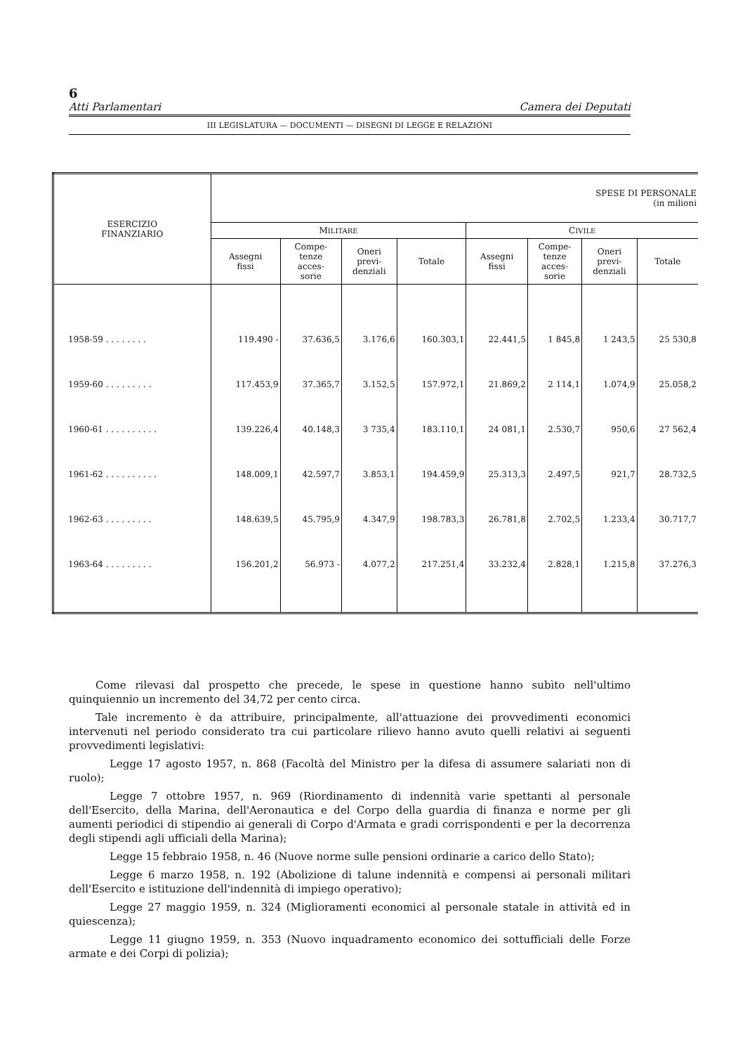6
Atti Parlamentari Camera dei Deputati
III LEGISLATURA — DOCUMENTI — DISEGNI DI LEGGE E RELAZIONI
| ESERCIZIO FINANZIARIO | SPESE DI PERSONALE (in milioni | | | | | | | |
| --- | --- | --- | --- | --- | --- | --- | --- | --- |
| | M ILITARE | | | | C IVILE | | | |
| | Assegni fissi | Compe- tenze acces- sorie | Oneri previ- denziali | Totale | Assegni fissi | Compe- tenze acces- sorie | Oneri previ- denziali | Totale |
| 1958-59 . . . . . . . . | 119.490 - | 37.636,5 | 3.176,6 | 160.303,1 | 22.441,5 | 1 845,8 | 1 243,5 | 25 530,8 |
| 1959-60 . . . . . . . . . | 117.453,9 | 37.365,7 | 3.152,5 | 157.972,1 | 21.869,2 | 2 114,1 | 1.074,9 | 25.058,2 |
| 1960-61 . . . . . . . . . . | 139.226,4 | 40.148,3 | 3 735,4 | 183.110,1 | 24 081,1 | 2.530,7 | 950,6 | 27 562,4 |
| 1961-62 . . . . . . . . . . | 148.009,1 | 42.597,7 | 3.853,1 | 194.459,9 | 25.313,3 | 2.497,5 | 921,7 | 28.732,5 |
| 1962-63 . . . . . . . . . | 148.639,5 | 45.795,9 | 4.347,9 | 198.783,3 | 26.781,8 | 2.702,5 | 1.233,4 | 30.717,7 |
| 1963-64 . . . . . . . . . | 156.201,2 | 56.973 - | 4.077,2 | 217.251,4 | 33.232,4 | 2.828,1 | 1.215,8 | 37.276,3 |
Come rilevasi dal prospetto che precede, le spese in questione hanno subìto nell'ultimo quinquiennio un incremento del 34,72 per cento circa.
Tale incremento è da attribuire, principalmente, all'attuazione dei provvedimenti economici intervenuti nel periodo considerato tra cui particolare rilievo hanno avuto quelli relativi ai seguenti provvedimenti legislativi:
Legge 17 agosto 1957, n. 868 (Facoltà del Ministro per la difesa di assumere salariati non di ruolo);
Legge 7 ottobre 1957, n. 969 (Riordinamento di indennità varie spettanti al personale dell'Esercito, della Marina, dell'Aeronautica e del Corpo della guardia di finanza e norme per gli aumenti periodici di stipendio ai generali di Corpo d'Armata e gradi corrispondenti e per la decorrenza degli stipendi agli ufficiali della Marina);
Legge 15 febbraio 1958, n. 46 (Nuove norme sulle pensioni ordinarie a carico dello Stato);
Legge 6 marzo 1958, n. 192 (Abolizione di talune indennità e compensi ai personali militari dell'Esercito e istituzione dell'indennità di impiego operativo);
Legge 27 maggio 1959, n. 324 (Miglioramenti economici al personale statale in attività ed in quiescenza);
Legge 11 giugno 1959, n. 353 (Nuovo inquadramento economico dei sottufficiali delle Forze armate e dei Corpi di polizia);